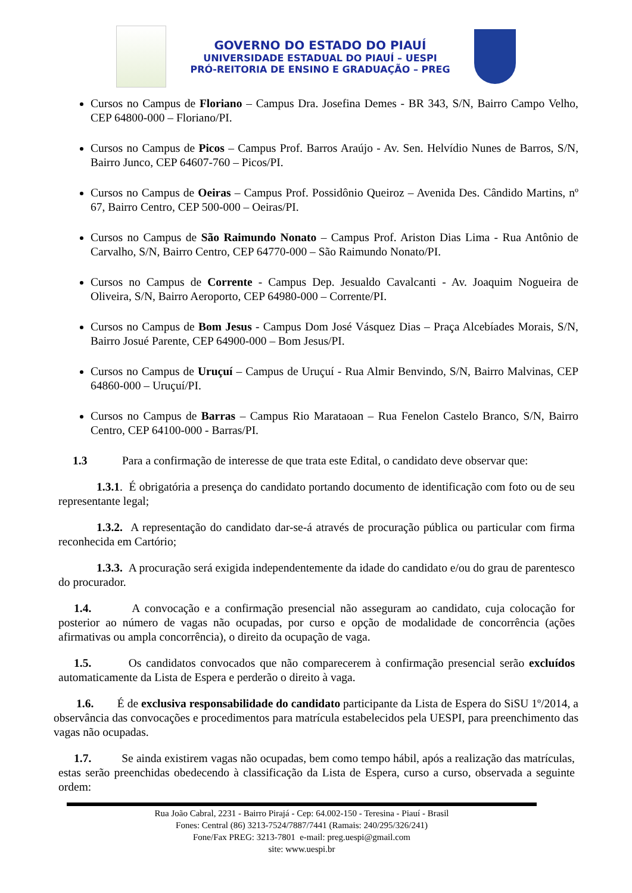GOVERNO DO ESTADO DO PIAUÍ
UNIVERSIDADE ESTADUAL DO PIAUÍ – UESPI
PRÓ-REITORIA DE ENSINO E GRADUAÇÃO – PREG
Cursos no Campus de Floriano – Campus Dra. Josefina Demes - BR 343, S/N, Bairro Campo Velho, CEP 64800-000 – Floriano/PI.
Cursos no Campus de Picos – Campus Prof. Barros Araújo - Av. Sen. Helvídio Nunes de Barros, S/N, Bairro Junco, CEP 64607-760 – Picos/PI.
Cursos no Campus de Oeiras – Campus Prof. Possidônio Queiroz – Avenida Des. Cândido Martins, nº 67, Bairro Centro, CEP 500-000 – Oeiras/PI.
Cursos no Campus de São Raimundo Nonato – Campus Prof. Ariston Dias Lima - Rua Antônio de Carvalho, S/N, Bairro Centro, CEP 64770-000 – São Raimundo Nonato/PI.
Cursos no Campus de Corrente - Campus Dep. Jesualdo Cavalcanti - Av. Joaquim Nogueira de Oliveira, S/N, Bairro Aeroporto, CEP 64980-000 – Corrente/PI.
Cursos no Campus de Bom Jesus - Campus Dom José Vásquez Dias – Praça Alcebíades Morais, S/N, Bairro Josué Parente, CEP 64900-000 – Bom Jesus/PI.
Cursos no Campus de Uruçuí – Campus de Uruçuí - Rua Almir Benvindo, S/N, Bairro Malvinas, CEP 64860-000 – Uruçuí/PI.
Cursos no Campus de Barras – Campus Rio Marataoan – Rua Fenelon Castelo Branco, S/N, Bairro Centro, CEP 64100-000 - Barras/PI.
1.3 Para a confirmação de interesse de que trata este Edital, o candidato deve observar que:
1.3.1. É obrigatória a presença do candidato portando documento de identificação com foto ou de seu representante legal;
1.3.2. A representação do candidato dar-se-á através de procuração pública ou particular com firma reconhecida em Cartório;
1.3.3. A procuração será exigida independentemente da idade do candidato e/ou do grau de parentesco do procurador.
1.4. A convocação e a confirmação presencial não asseguram ao candidato, cuja colocação for posterior ao número de vagas não ocupadas, por curso e opção de modalidade de concorrência (ações afirmativas ou ampla concorrência), o direito da ocupação de vaga.
1.5. Os candidatos convocados que não comparecerem à confirmação presencial serão excluídos automaticamente da Lista de Espera e perderão o direito à vaga.
1.6. É de exclusiva responsabilidade do candidato participante da Lista de Espera do SiSU 1º/2014, a observância das convocações e procedimentos para matrícula estabelecidos pela UESPI, para preenchimento das vagas não ocupadas.
1.7. Se ainda existirem vagas não ocupadas, bem como tempo hábil, após a realização das matrículas, estas serão preenchidas obedecendo à classificação da Lista de Espera, curso a curso, observada a seguinte ordem:
Rua João Cabral, 2231 - Bairro Pirajá - Cep: 64.002-150 - Teresina - Piauí - Brasil
Fones: Central (86) 3213-7524/7887/7441 (Ramais: 240/295/326/241)
Fone/Fax PREG: 3213-7801 e-mail: preg.uespi@gmail.com
site: www.uespi.br